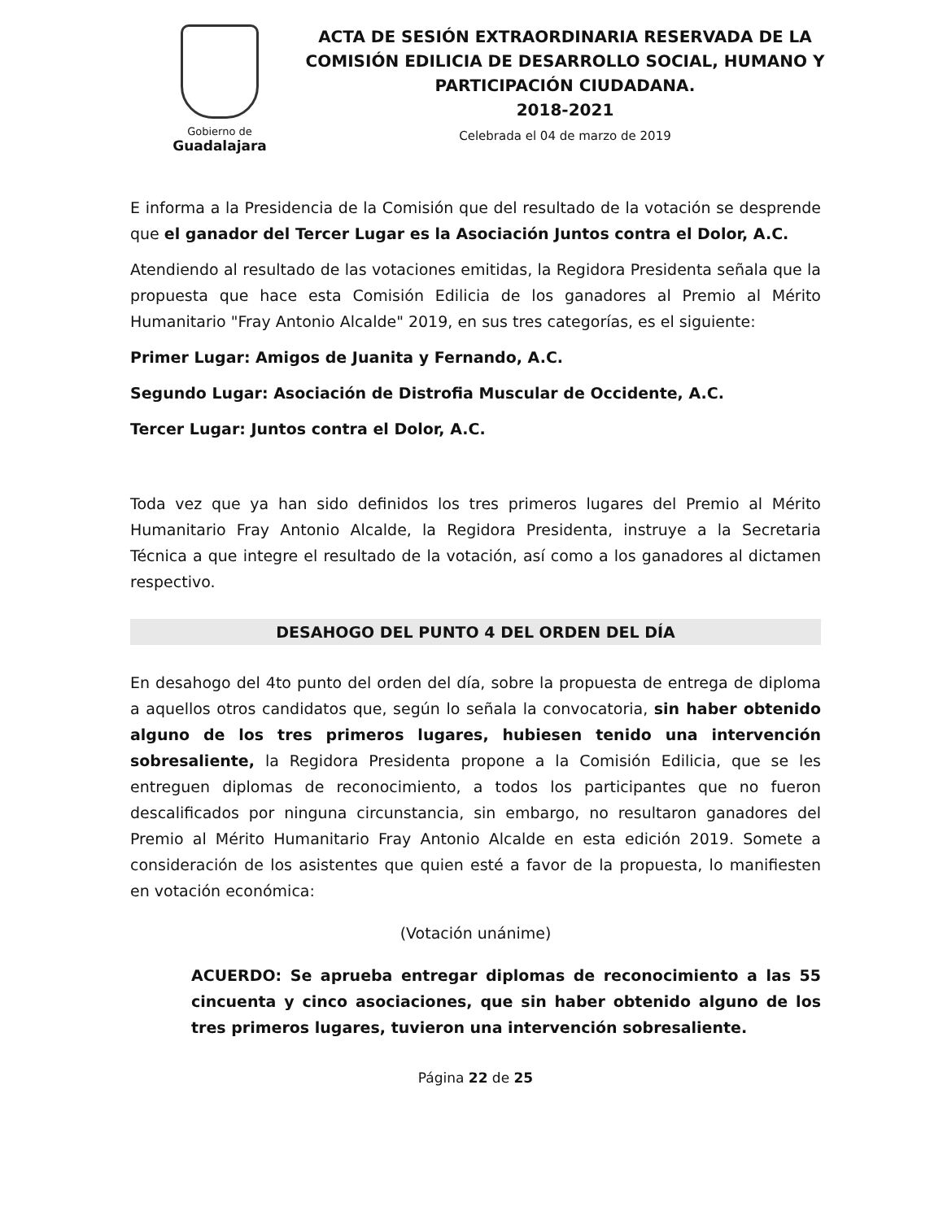Gobierno de
Guadalajara
ACTA DE SESIÓN EXTRAORDINARIA RESERVADA DE LA COMISIÓN EDILICIA DE DESARROLLO SOCIAL, HUMANO Y PARTICIPACIÓN CIUDADANA.
2018-2021
Celebrada el 04 de marzo de 2019
E informa a la Presidencia de la Comisión que del resultado de la votación se desprende que el ganador del Tercer Lugar es la Asociación Juntos contra el Dolor, A.C.
Atendiendo al resultado de las votaciones emitidas, la Regidora Presidenta señala que la propuesta que hace esta Comisión Edilicia de los ganadores al Premio al Mérito Humanitario "Fray Antonio Alcalde" 2019, en sus tres categorías, es el siguiente:
Primer Lugar: Amigos de Juanita y Fernando, A.C.
Segundo Lugar: Asociación de Distrofia Muscular de Occidente, A.C.
Tercer Lugar: Juntos contra el Dolor, A.C.
Toda vez que ya han sido definidos los tres primeros lugares del Premio al Mérito Humanitario Fray Antonio Alcalde, la Regidora Presidenta, instruye a la Secretaria Técnica a que integre el resultado de la votación, así como a los ganadores al dictamen respectivo.
DESAHOGO DEL PUNTO 4 DEL ORDEN DEL DÍA
En desahogo del 4to punto del orden del día, sobre la propuesta de entrega de diploma a aquellos otros candidatos que, según lo señala la convocatoria, sin haber obtenido alguno de los tres primeros lugares, hubiesen tenido una intervención sobresaliente, la Regidora Presidenta propone a la Comisión Edilicia, que se les entreguen diplomas de reconocimiento, a todos los participantes que no fueron descalificados por ninguna circunstancia, sin embargo, no resultaron ganadores del Premio al Mérito Humanitario Fray Antonio Alcalde en esta edición 2019. Somete a consideración de los asistentes que quien esté a favor de la propuesta, lo manifiesten en votación económica:
(Votación unánime)
ACUERDO: Se aprueba entregar diplomas de reconocimiento a las 55 cincuenta y cinco asociaciones, que sin haber obtenido alguno de los tres primeros lugares, tuvieron una intervención sobresaliente.
Página 22 de 25